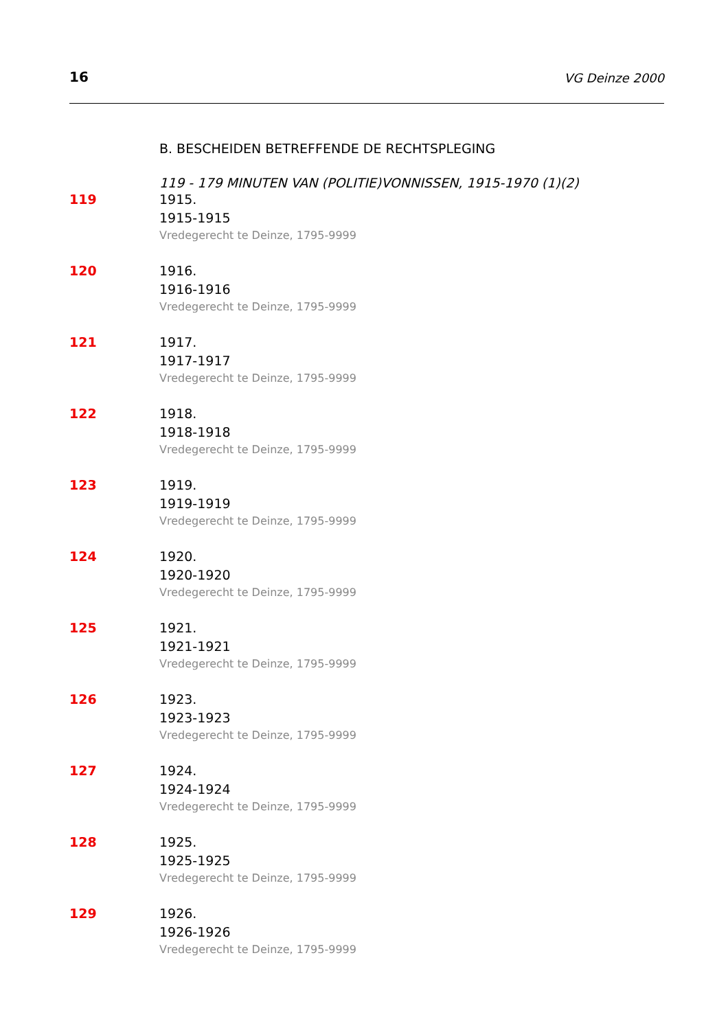16 VG Deinze 2000
B. BESCHEIDEN BETREFFENDE DE RECHTSPLEGING
119 - 179 MINUTEN VAN (POLITIE)VONNISSEN, 1915-1970 (1)(2)
119 1915.
1915-1915
Vredegerecht te Deinze, 1795-9999
120 1916.
1916-1916
Vredegerecht te Deinze, 1795-9999
121 1917.
1917-1917
Vredegerecht te Deinze, 1795-9999
122 1918.
1918-1918
Vredegerecht te Deinze, 1795-9999
123 1919.
1919-1919
Vredegerecht te Deinze, 1795-9999
124 1920.
1920-1920
Vredegerecht te Deinze, 1795-9999
125 1921.
1921-1921
Vredegerecht te Deinze, 1795-9999
126 1923.
1923-1923
Vredegerecht te Deinze, 1795-9999
127 1924.
1924-1924
Vredegerecht te Deinze, 1795-9999
128 1925.
1925-1925
Vredegerecht te Deinze, 1795-9999
129 1926.
1926-1926
Vredegerecht te Deinze, 1795-9999